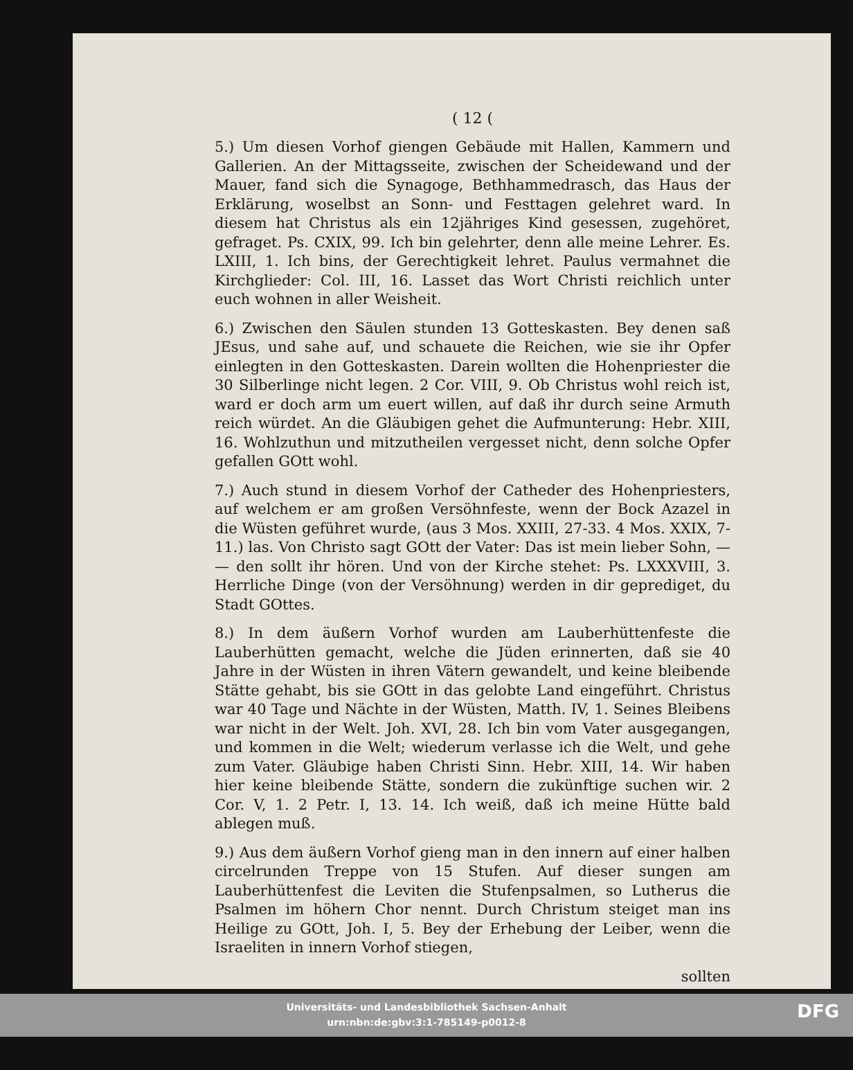( 12 (
5.) Um diesen Vorhof giengen Gebäude mit Hallen, Kammern und Gallerien. An der Mittagsseite, zwischen der Scheidewand und der Mauer, fand sich die Synagoge, Bethhammedrasch, das Haus der Erklärung, woselbst an Sonn- und Festtagen gelehret ward. In diesem hat Christus als ein 12jähriges Kind gesessen, zugehöret, gefraget. Ps. CXIX, 99. Ich bin gelehrter, denn alle meine Lehrer. Es. LXIII, 1. Ich bins, der Gerechtigkeit lehret. Paulus vermahnet die Kirchglieder: Col. III, 16. Lasset das Wort Christi reichlich unter euch wohnen in aller Weisheit.
6.) Zwischen den Säulen stunden 13 Gotteskasten. Bey denen saß JEsus, und sahe auf, und schauete die Reichen, wie sie ihr Opfer einlegten in den Gotteskasten. Darein wollten die Hohenpriester die 30 Silberlinge nicht legen. 2 Cor. VIII, 9. Ob Christus wohl reich ist, ward er doch arm um euert willen, auf daß ihr durch seine Armuth reich würdet. An die Gläubigen gehet die Aufmunterung: Hebr. XIII, 16. Wohlzuthun und mitzutheilen vergesset nicht, denn solche Opfer gefallen GOtt wohl.
7.) Auch stund in diesem Vorhof der Catheder des Hohenpriesters, auf welchem er am großen Versöhnfeste, wenn der Bock Azazel in die Wüsten geführet wurde, (aus 3 Mos. XXIII, 27-33. 4 Mos. XXIX, 7-11.) las. Von Christo sagt GOtt der Vater: Das ist mein lieber Sohn, — — den sollt ihr hören. Und von der Kirche stehet: Ps. LXXXVIII, 3. Herrliche Dinge (von der Versöhnung) werden in dir geprediget, du Stadt GOttes.
8.) In dem äußern Vorhof wurden am Lauberhüttenfeste die Lauberhütten gemacht, welche die Jüden erinnerten, daß sie 40 Jahre in der Wüsten in ihren Vätern gewandelt, und keine bleibende Stätte gehabt, bis sie GOtt in das gelobte Land eingeführt. Christus war 40 Tage und Nächte in der Wüsten, Matth. IV, 1. Seines Bleibens war nicht in der Welt. Joh. XVI, 28. Ich bin vom Vater ausgegangen, und kommen in die Welt; wiederum verlasse ich die Welt, und gehe zum Vater. Gläubige haben Christi Sinn. Hebr. XIII, 14. Wir haben hier keine bleibende Stätte, sondern die zukünftige suchen wir. 2 Cor. V, 1. 2 Petr. I, 13. 14. Ich weiß, daß ich meine Hütte bald ablegen muß.
9.) Aus dem äußern Vorhof gieng man in den innern auf einer halben circelrunden Treppe von 15 Stufen. Auf dieser sungen am Lauberhüttenfest die Leviten die Stufenpsalmen, so Lutherus die Psalmen im höhern Chor nennt. Durch Christum steiget man ins Heilige zu GOtt, Joh. I, 5. Bey der Erhebung der Leiber, wenn die Israeliten in innern Vorhof stiegen,
sollten
Universitäts- und Landesbibliothek Sachsen-Anhalt
urn:nbn:de:gbv:3:1-785149-p0012-8
DFG